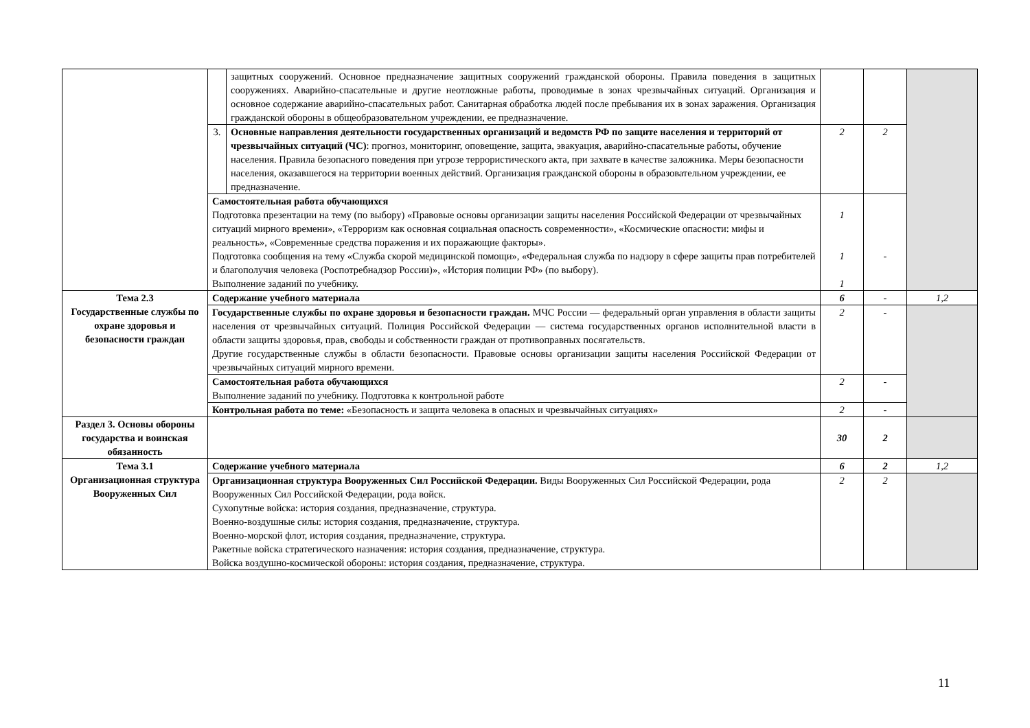| | | защитных сооружений. Основное предназначение защитных сооружений гражданской обороны. Правила поведения в защитных сооружениях. Аварийно-спасательные и другие неотложные работы, проводимые в зонах чрезвычайных ситуаций. Организация и основное содержание аварийно-спасательных работ. Санитарная обработка людей после пребывания их в зонах заражения. Организация гражданской обороны в общеобразовательном учреждении, ее предназначение. | | | |
| | 3. | Основные направления деятельности государственных организаций и ведомств РФ по защите населения и территорий от чрезвычайных ситуаций (ЧС) : прогноз, мониторинг, оповещение, защита, эвакуация, аварийно-спасательные работы, обучение населения. Правила безопасного поведения при угрозе террористического акта, при захвате в качестве заложника. Меры безопасности населения, оказавшегося на территории военных действий. Организация гражданской обороны в образовательном учреждении, ее предназначение. | 2 | 2 | |
| | Самостоятельная работа обучающихся Подготовка презентации на тему (по выбору) «Правовые основы организации защиты населения Российской Федерации от чрезвычайных ситуаций мирного времени», «Терроризм как основная социальная опасность современности», «Космические опасности: мифы и реальность», «Современные средства поражения и их поражающие факторы». Подготовка сообщения на тему «Служба скорой медицинской помощи», «Федеральная служба по надзору в сфере защиты прав потребителей и благополучия человека (Роспотребнадзор России)», «История полиции РФ» (по выбору). Выполнение заданий по учебнику. | | 1 1 1 | - | |
| Тема 2.3 Государственные службы по охране здоровья и безопасности граждан | Содержание учебного материала | | 6 | - | 1,2 |
| | Государственные службы по охране здоровья и безопасности граждан. МЧС России — федеральный орган управления в области защиты населения от чрезвычайных ситуаций. Полиция Российской Федерации — система государственных органов исполнительной власти в области защиты здоровья, прав, свободы и собственности граждан от противоправных посягательств. Другие государственные службы в области безопасности. Правовые основы организации защиты населения Российской Федерации от чрезвычайных ситуаций мирного времени. | | 2 | - | |
| | Самостоятельная работа обучающихся Выполнение заданий по учебнику. Подготовка к контрольной работе | | 2 | - | |
| | Контрольная работа по теме: «Безопасность и защита человека в опасных и чрезвычайных ситуациях» | | 2 | - | |
| Раздел 3. Основы обороны государства и воинская обязанность | | | 30 | 2 | |
| Тема 3.1 Организационная структура Вооруженных Сил | Содержание учебного материала | | 6 | 2 | 1,2 |
| | Организационная структура Вооруженных Сил Российской Федерации. Виды Вооруженных Сил Российской Федерации, рода Вооруженных Сил Российской Федерации, рода войск. Сухопутные войска: история создания, предназначение, структура. Военно-воздушные силы: история создания, предназначение, структура. Военно-морской флот, история создания, предназначение, структура. Ракетные войска стратегического назначения: история создания, предназначение, структура. Войска воздушно-космической обороны: история создания, предназначение, структура. | | 2 | 2 | |
11